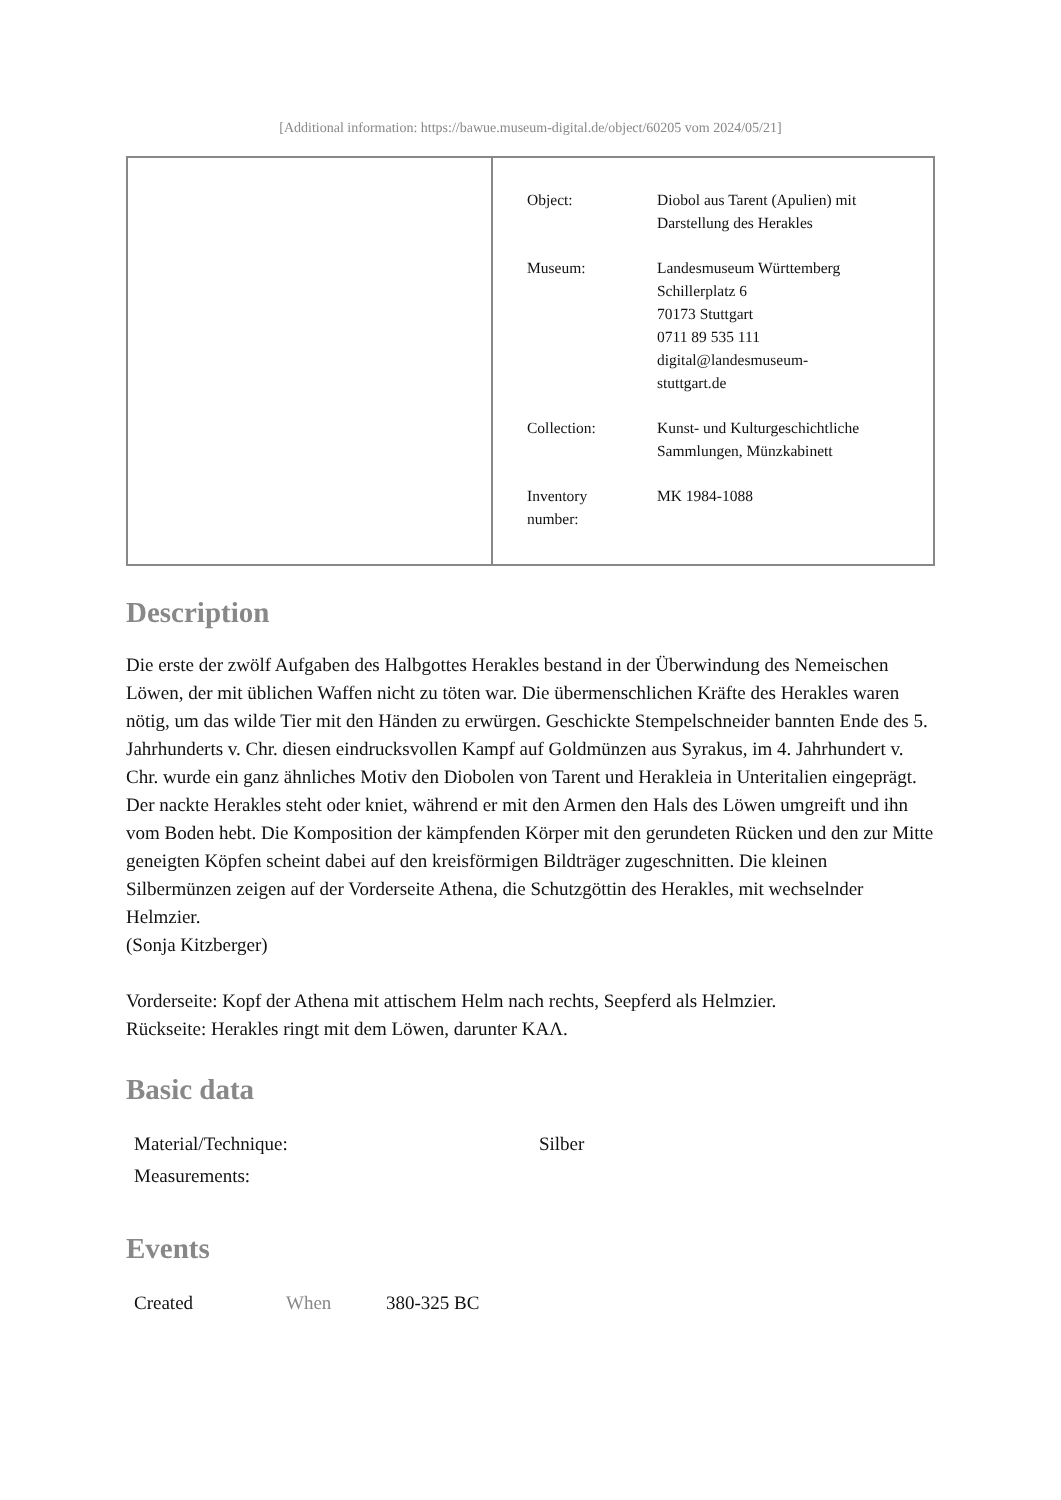[Additional information: https://bawue.museum-digital.de/object/60205 vom 2024/05/21]
| Object: | Diobol aus Tarent (Apulien) mit Darstellung des Herakles |
| Museum: | Landesmuseum Württemberg Schillerplatz 6 70173 Stuttgart 0711 89 535 111 digital@landesmuseum- stuttgart.de |
| Collection: | Kunst- und Kulturgeschichtliche Sammlungen, Münzkabinett |
| Inventory number: | MK 1984-1088 |
Description
Die erste der zwölf Aufgaben des Halbgottes Herakles bestand in der Überwindung des Nemeischen Löwen, der mit üblichen Waffen nicht zu töten war. Die übermenschlichen Kräfte des Herakles waren nötig, um das wilde Tier mit den Händen zu erwürgen. Geschickte Stempelschneider bannten Ende des 5. Jahrhunderts v. Chr. diesen eindrucksvollen Kampf auf Goldmünzen aus Syrakus, im 4. Jahrhundert v. Chr. wurde ein ganz ähnliches Motiv den Diobolen von Tarent und Herakleia in Unteritalien eingeprägt. Der nackte Herakles steht oder kniet, während er mit den Armen den Hals des Löwen umgreift und ihn vom Boden hebt. Die Komposition der kämpfenden Körper mit den gerundeten Rücken und den zur Mitte geneigten Köpfen scheint dabei auf den kreisförmigen Bildträger zugeschnitten. Die kleinen Silbermünzen zeigen auf der Vorderseite Athena, die Schutzgöttin des Herakles, mit wechselnder Helmzier.
(Sonja Kitzberger)
Vorderseite: Kopf der Athena mit attischem Helm nach rechts, Seepferd als Helmzier.
Rückseite: Herakles ringt mit dem Löwen, darunter ΚΑΛ.
Basic data
| Material/Technique: | Silber |
| Measurements: | |
Events
| Created | When | 380-325 BC |